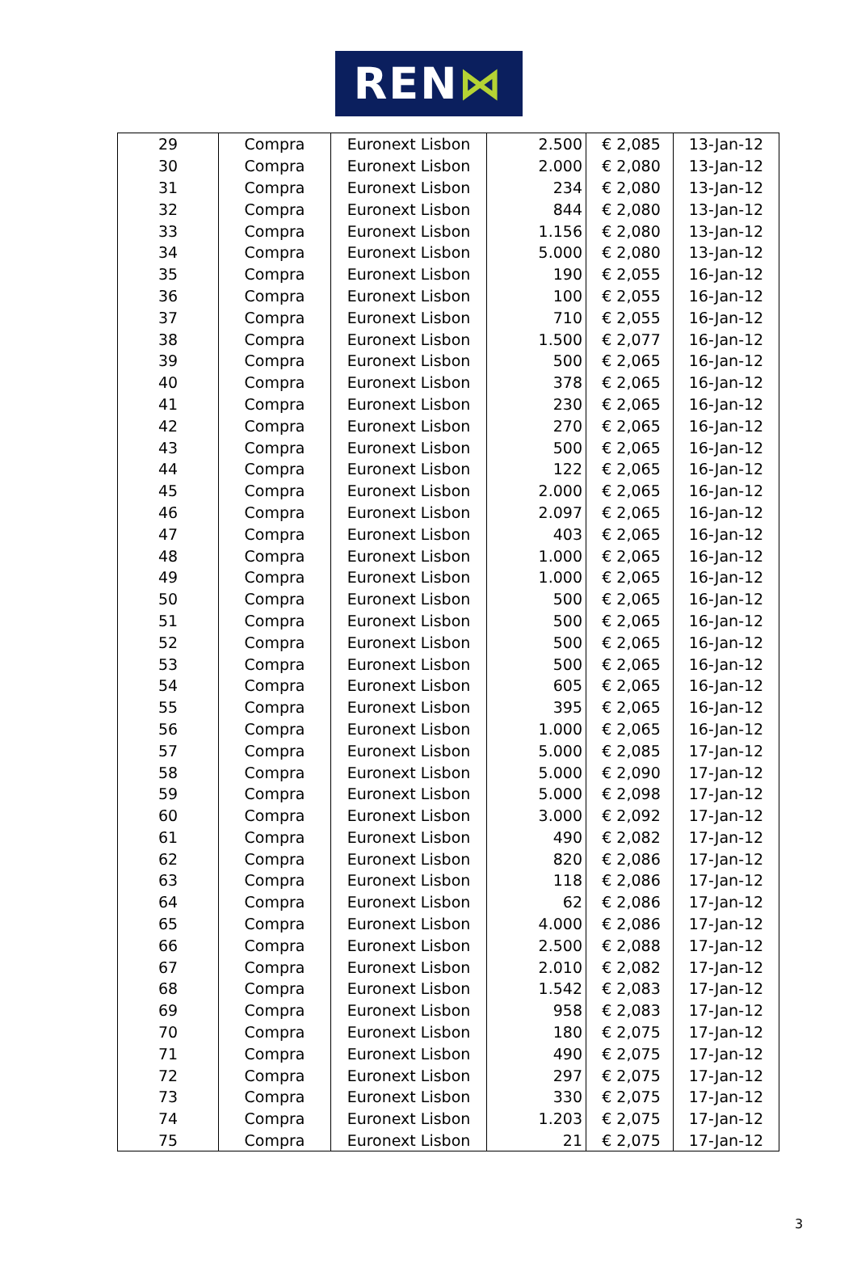REN ⋈
| 29 | Compra | Euronext Lisbon | 2.500 | € 2,085 | 13-Jan-12 |
| 30 | Compra | Euronext Lisbon | 2.000 | € 2,080 | 13-Jan-12 |
| 31 | Compra | Euronext Lisbon | 234 | € 2,080 | 13-Jan-12 |
| 32 | Compra | Euronext Lisbon | 844 | € 2,080 | 13-Jan-12 |
| 33 | Compra | Euronext Lisbon | 1.156 | € 2,080 | 13-Jan-12 |
| 34 | Compra | Euronext Lisbon | 5.000 | € 2,080 | 13-Jan-12 |
| 35 | Compra | Euronext Lisbon | 190 | € 2,055 | 16-Jan-12 |
| 36 | Compra | Euronext Lisbon | 100 | € 2,055 | 16-Jan-12 |
| 37 | Compra | Euronext Lisbon | 710 | € 2,055 | 16-Jan-12 |
| 38 | Compra | Euronext Lisbon | 1.500 | € 2,077 | 16-Jan-12 |
| 39 | Compra | Euronext Lisbon | 500 | € 2,065 | 16-Jan-12 |
| 40 | Compra | Euronext Lisbon | 378 | € 2,065 | 16-Jan-12 |
| 41 | Compra | Euronext Lisbon | 230 | € 2,065 | 16-Jan-12 |
| 42 | Compra | Euronext Lisbon | 270 | € 2,065 | 16-Jan-12 |
| 43 | Compra | Euronext Lisbon | 500 | € 2,065 | 16-Jan-12 |
| 44 | Compra | Euronext Lisbon | 122 | € 2,065 | 16-Jan-12 |
| 45 | Compra | Euronext Lisbon | 2.000 | € 2,065 | 16-Jan-12 |
| 46 | Compra | Euronext Lisbon | 2.097 | € 2,065 | 16-Jan-12 |
| 47 | Compra | Euronext Lisbon | 403 | € 2,065 | 16-Jan-12 |
| 48 | Compra | Euronext Lisbon | 1.000 | € 2,065 | 16-Jan-12 |
| 49 | Compra | Euronext Lisbon | 1.000 | € 2,065 | 16-Jan-12 |
| 50 | Compra | Euronext Lisbon | 500 | € 2,065 | 16-Jan-12 |
| 51 | Compra | Euronext Lisbon | 500 | € 2,065 | 16-Jan-12 |
| 52 | Compra | Euronext Lisbon | 500 | € 2,065 | 16-Jan-12 |
| 53 | Compra | Euronext Lisbon | 500 | € 2,065 | 16-Jan-12 |
| 54 | Compra | Euronext Lisbon | 605 | € 2,065 | 16-Jan-12 |
| 55 | Compra | Euronext Lisbon | 395 | € 2,065 | 16-Jan-12 |
| 56 | Compra | Euronext Lisbon | 1.000 | € 2,065 | 16-Jan-12 |
| 57 | Compra | Euronext Lisbon | 5.000 | € 2,085 | 17-Jan-12 |
| 58 | Compra | Euronext Lisbon | 5.000 | € 2,090 | 17-Jan-12 |
| 59 | Compra | Euronext Lisbon | 5.000 | € 2,098 | 17-Jan-12 |
| 60 | Compra | Euronext Lisbon | 3.000 | € 2,092 | 17-Jan-12 |
| 61 | Compra | Euronext Lisbon | 490 | € 2,082 | 17-Jan-12 |
| 62 | Compra | Euronext Lisbon | 820 | € 2,086 | 17-Jan-12 |
| 63 | Compra | Euronext Lisbon | 118 | € 2,086 | 17-Jan-12 |
| 64 | Compra | Euronext Lisbon | 62 | € 2,086 | 17-Jan-12 |
| 65 | Compra | Euronext Lisbon | 4.000 | € 2,086 | 17-Jan-12 |
| 66 | Compra | Euronext Lisbon | 2.500 | € 2,088 | 17-Jan-12 |
| 67 | Compra | Euronext Lisbon | 2.010 | € 2,082 | 17-Jan-12 |
| 68 | Compra | Euronext Lisbon | 1.542 | € 2,083 | 17-Jan-12 |
| 69 | Compra | Euronext Lisbon | 958 | € 2,083 | 17-Jan-12 |
| 70 | Compra | Euronext Lisbon | 180 | € 2,075 | 17-Jan-12 |
| 71 | Compra | Euronext Lisbon | 490 | € 2,075 | 17-Jan-12 |
| 72 | Compra | Euronext Lisbon | 297 | € 2,075 | 17-Jan-12 |
| 73 | Compra | Euronext Lisbon | 330 | € 2,075 | 17-Jan-12 |
| 74 | Compra | Euronext Lisbon | 1.203 | € 2,075 | 17-Jan-12 |
| 75 | Compra | Euronext Lisbon | 21 | € 2,075 | 17-Jan-12 |
3